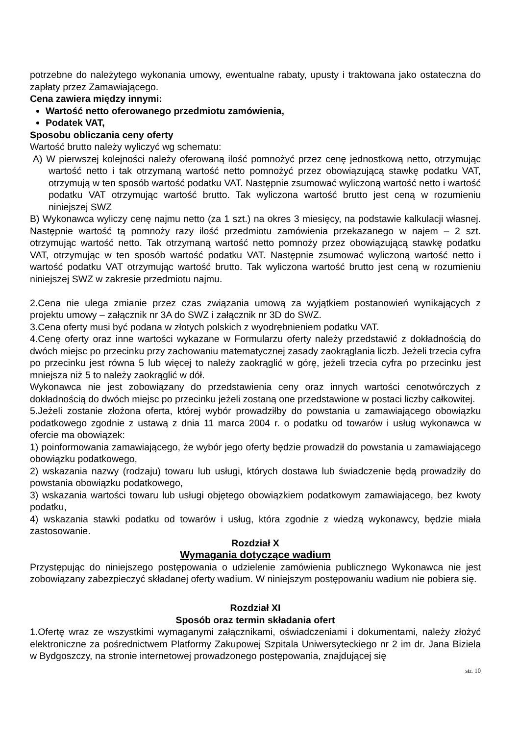potrzebne do należytego wykonania umowy, ewentualne rabaty, upusty i traktowana jako ostateczna do zapłaty przez Zamawiającego.
Cena zawiera między innymi:
Wartość netto oferowanego przedmiotu zamówienia,
Podatek VAT,
Sposobu obliczania ceny oferty
Wartość brutto należy wyliczyć wg schematu:
A) W pierwszej kolejności należy oferowaną ilość pomnożyć przez cenę jednostkową netto, otrzymując wartość netto i tak otrzymaną wartość netto pomnożyć przez obowiązującą stawkę podatku VAT, otrzymują w ten sposób wartość podatku VAT. Następnie zsumować wyliczoną wartość netto i wartość podatku VAT otrzymując wartość brutto. Tak wyliczona wartość brutto jest ceną w rozumieniu niniejszej SWZ
B) Wykonawca wyliczy cenę najmu netto (za 1 szt.) na okres 3 miesięcy, na podstawie kalkulacji własnej. Następnie wartość tą pomnoży razy ilość przedmiotu zamówienia przekazanego w najem – 2 szt. otrzymując wartość netto. Tak otrzymaną wartość netto pomnoży przez obowiązującą stawkę podatku VAT, otrzymując w ten sposób wartość podatku VAT. Następnie zsumować wyliczoną wartość netto i wartość podatku VAT otrzymując wartość brutto. Tak wyliczona wartość brutto jest ceną w rozumieniu niniejszej SWZ w zakresie przedmiotu najmu.
2.Cena nie ulega zmianie przez czas związania umową za wyjątkiem postanowień wynikających z projektu umowy – załącznik nr 3A do SWZ i załącznik nr 3D do SWZ.
3.Cena oferty musi być podana w złotych polskich z wyodrębnieniem podatku VAT.
4.Cenę oferty oraz inne wartości wykazane w Formularzu oferty należy przedstawić z dokładnością do dwóch miejsc po przecinku przy zachowaniu matematycznej zasady zaokrąglania liczb. Jeżeli trzecia cyfra po przecinku jest równa 5 lub więcej to należy zaokrąglić w górę, jeżeli trzecia cyfra po przecinku jest mniejsza niż 5 to należy zaokrąglić w dół.
Wykonawca nie jest zobowiązany do przedstawienia ceny oraz innych wartości cenotwórczych z dokładnością do dwóch miejsc po przecinku jeżeli zostaną one przedstawione w postaci liczby całkowitej.
5.Jeżeli zostanie złożona oferta, której wybór prowadziłby do powstania u zamawiającego obowiązku podatkowego zgodnie z ustawą z dnia 11 marca 2004 r. o podatku od towarów i usług wykonawca w ofercie ma obowiązek:
1) poinformowania zamawiającego, że wybór jego oferty będzie prowadził do powstania u zamawiającego obowiązku podatkowego,
2) wskazania nazwy (rodzaju) towaru lub usługi, których dostawa lub świadczenie będą prowadziły do powstania obowiązku podatkowego,
3) wskazania wartości towaru lub usługi objętego obowiązkiem podatkowym zamawiającego, bez kwoty podatku,
4) wskazania stawki podatku od towarów i usług, która zgodnie z wiedzą wykonawcy, będzie miała zastosowanie.
Rozdział X
Wymagania dotyczące wadium
Przystępując do niniejszego postępowania o udzielenie zamówienia publicznego Wykonawca nie jest zobowiązany zabezpieczyć składanej oferty wadium. W niniejszym postępowaniu wadium nie pobiera się.
Rozdział XI
Sposób oraz termin składania ofert
1.Ofertę wraz ze wszystkimi wymaganymi załącznikami, oświadczeniami i dokumentami, należy złożyć elektroniczne za pośrednictwem Platformy Zakupowej Szpitala Uniwersyteckiego nr 2 im dr. Jana Biziela w Bydgoszczy, na stronie internetowej prowadzonego postępowania, znajdującej się
str. 10